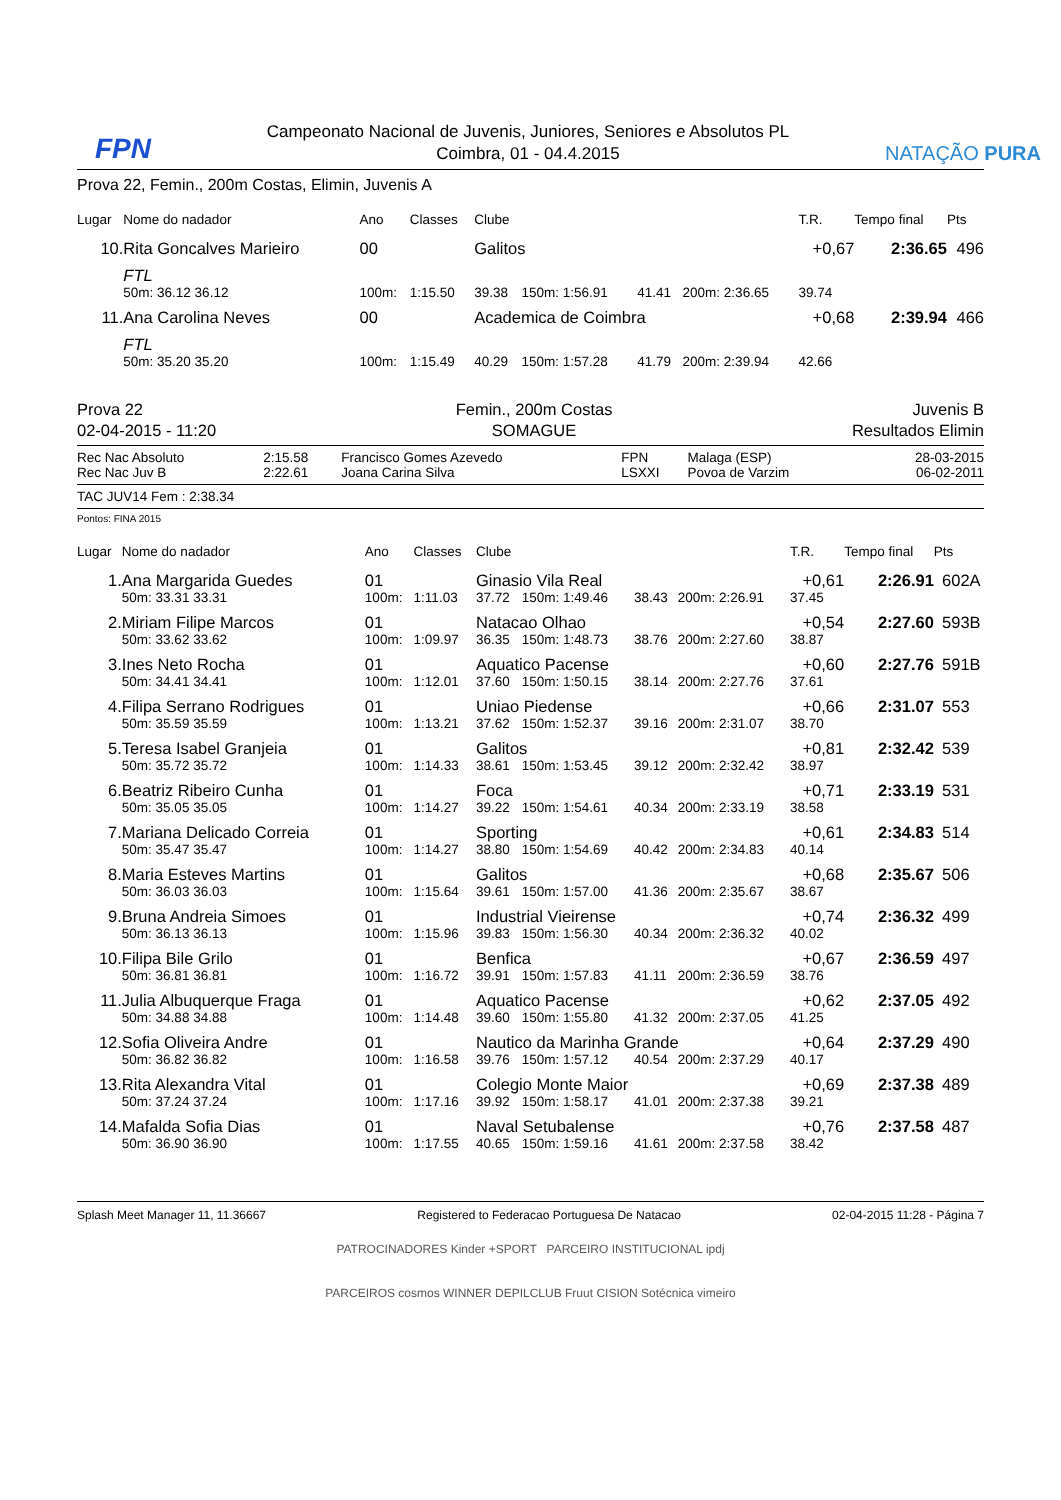FPN
Campeonato Nacional de Juvenis, Juniores, Seniores e Absolutos PL
Coimbra, 01 - 04.4.2015
NATAÇÃO PURA
Prova 22, Femin., 200m Costas, Elimin, Juvenis A
| Lugar | Nome do nadador | | Ano | Classes | Clube | | | | T.R. | Tempo final | Pts |
| --- | --- | --- | --- | --- | --- | --- | --- | --- | --- | --- | --- |
| 10. | Rita Goncalves Marieiro | | 00 | | Galitos | | | | +0,67 | 2:36.65 | 496 |
| | FTL | | | | | | | | | | |
| | 50m: 36.12 36.12 | | 100m: | 1:15.50 | 39.38 | 150m: 1:56.91 | 41.41 | 200m: 2:36.65 | 39.74 | | |
| 11. | Ana Carolina Neves | | 00 | | Academica de Coimbra | | | | +0,68 | 2:39.94 | 466 |
| | FTL | | | | | | | | | | |
| | 50m: 35.20 35.20 | | 100m: | 1:15.49 | 40.29 | 150m: 1:57.28 | 41.79 | 200m: 2:39.94 | 42.66 | | |
Prova 22
02-04-2015 - 11:20
Femin., 200m Costas
SOMAGUE
Juvenis B
Resultados Elimin
| Rec Nac Absoluto | 2:15.58 | Francisco Gomes Azevedo | FPN | Malaga (ESP) | 28-03-2015 |
| Rec Nac Juv B | 2:22.61 | Joana Carina Silva | LSXXI | Povoa de Varzim | 06-02-2011 |
TAC JUV14 Fem : 2:38.34
Pontos: FINA 2015
| Lugar | Nome do nadador | | Ano | Classes | Clube | | | | T.R. | Tempo final | Pts | |
| --- | --- | --- | --- | --- | --- | --- | --- | --- | --- | --- | --- | --- |
| 1. | Ana Margarida Guedes | | 01 | | Ginasio Vila Real | | | | +0,61 | 2:26.91 | 602 | A |
| | 50m: 33.31 33.31 | | 100m: | 1:11.03 | 37.72 | 150m: 1:49.46 | 38.43 | 200m: 2:26.91 | 37.45 | | | |
| 2. | Miriam Filipe Marcos | | 01 | | Natacao Olhao | | | | +0,54 | 2:27.60 | 593 | B |
| | 50m: 33.62 33.62 | | 100m: | 1:09.97 | 36.35 | 150m: 1:48.73 | 38.76 | 200m: 2:27.60 | 38.87 | | | |
| 3. | Ines Neto Rocha | | 01 | | Aquatico Pacense | | | | +0,60 | 2:27.76 | 591 | B |
| | 50m: 34.41 34.41 | | 100m: | 1:12.01 | 37.60 | 150m: 1:50.15 | 38.14 | 200m: 2:27.76 | 37.61 | | | |
| 4. | Filipa Serrano Rodrigues | | 01 | | Uniao Piedense | | | | +0,66 | 2:31.07 | 553 | |
| | 50m: 35.59 35.59 | | 100m: | 1:13.21 | 37.62 | 150m: 1:52.37 | 39.16 | 200m: 2:31.07 | 38.70 | | | |
| 5. | Teresa Isabel Granjeia | | 01 | | Galitos | | | | +0,81 | 2:32.42 | 539 | |
| | 50m: 35.72 35.72 | | 100m: | 1:14.33 | 38.61 | 150m: 1:53.45 | 39.12 | 200m: 2:32.42 | 38.97 | | | |
| 6. | Beatriz Ribeiro Cunha | | 01 | | Foca | | | | +0,71 | 2:33.19 | 531 | |
| | 50m: 35.05 35.05 | | 100m: | 1:14.27 | 39.22 | 150m: 1:54.61 | 40.34 | 200m: 2:33.19 | 38.58 | | | |
| 7. | Mariana Delicado Correia | | 01 | | Sporting | | | | +0,61 | 2:34.83 | 514 | |
| | 50m: 35.47 35.47 | | 100m: | 1:14.27 | 38.80 | 150m: 1:54.69 | 40.42 | 200m: 2:34.83 | 40.14 | | | |
| 8. | Maria Esteves Martins | | 01 | | Galitos | | | | +0,68 | 2:35.67 | 506 | |
| | 50m: 36.03 36.03 | | 100m: | 1:15.64 | 39.61 | 150m: 1:57.00 | 41.36 | 200m: 2:35.67 | 38.67 | | | |
| 9. | Bruna Andreia Simoes | | 01 | | Industrial Vieirense | | | | +0,74 | 2:36.32 | 499 | |
| | 50m: 36.13 36.13 | | 100m: | 1:15.96 | 39.83 | 150m: 1:56.30 | 40.34 | 200m: 2:36.32 | 40.02 | | | |
| 10. | Filipa Bile Grilo | | 01 | | Benfica | | | | +0,67 | 2:36.59 | 497 | |
| | 50m: 36.81 36.81 | | 100m: | 1:16.72 | 39.91 | 150m: 1:57.83 | 41.11 | 200m: 2:36.59 | 38.76 | | | |
| 11. | Julia Albuquerque Fraga | | 01 | | Aquatico Pacense | | | | +0,62 | 2:37.05 | 492 | |
| | 50m: 34.88 34.88 | | 100m: | 1:14.48 | 39.60 | 150m: 1:55.80 | 41.32 | 200m: 2:37.05 | 41.25 | | | |
| 12. | Sofia Oliveira Andre | | 01 | | Nautico da Marinha Grande | | | | +0,64 | 2:37.29 | 490 | |
| | 50m: 36.82 36.82 | | 100m: | 1:16.58 | 39.76 | 150m: 1:57.12 | 40.54 | 200m: 2:37.29 | 40.17 | | | |
| 13. | Rita Alexandra Vital | | 01 | | Colegio Monte Maior | | | | +0,69 | 2:37.38 | 489 | |
| | 50m: 37.24 37.24 | | 100m: | 1:17.16 | 39.92 | 150m: 1:58.17 | 41.01 | 200m: 2:37.38 | 39.21 | | | |
| 14. | Mafalda Sofia Dias | | 01 | | Naval Setubalense | | | | +0,76 | 2:37.58 | 487 | |
| | 50m: 36.90 36.90 | | 100m: | 1:17.55 | 40.65 | 150m: 1:59.16 | 41.61 | 200m: 2:37.58 | 38.42 | | | |
Splash Meet Manager 11, 11.36667 Registered to Federacao Portuguesa De Natacao 02-04-2015 11:28 - Página 7
PATROCINADORES Kinder +SPORT PARCEIRO INSTITUCIONAL ipdj
PARCEIROS cosmos WINNER DEPILCLUB Fruut CISION Sotécnica vimeiro